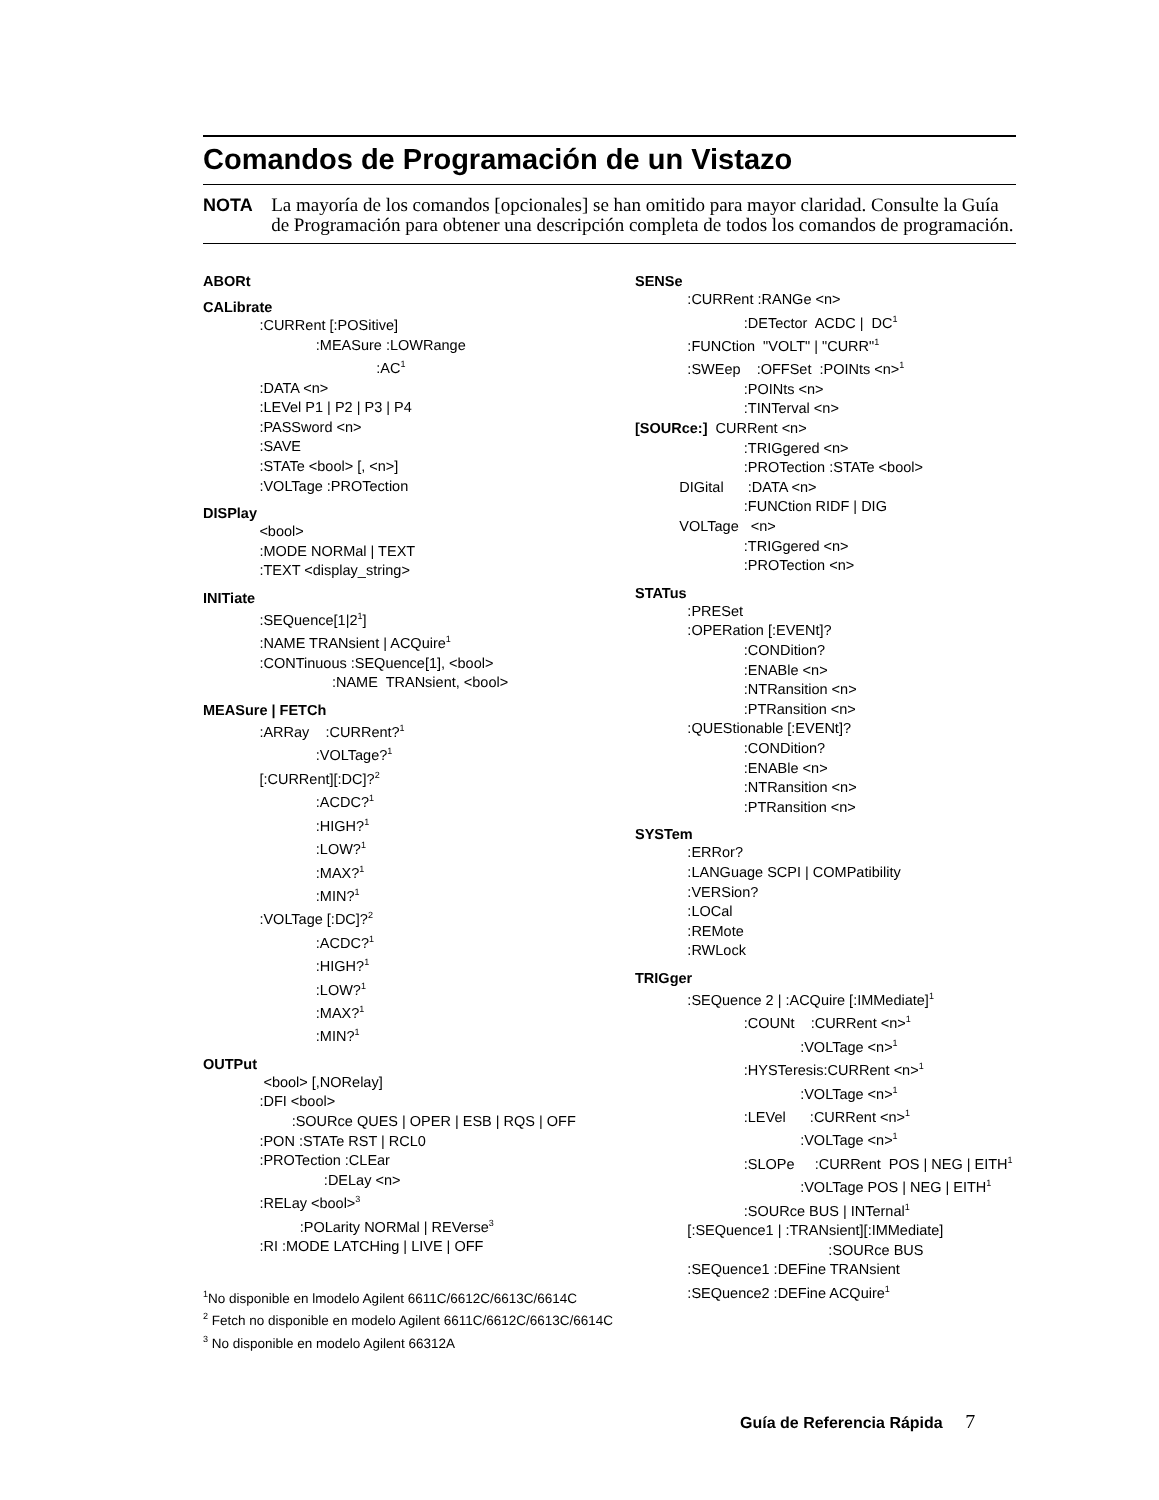Comandos de Programación de un Vistazo
NOTA
La mayoría de los comandos [opcionales] se han omitido para mayor claridad. Consulte la Guía de Programación para obtener una descripción completa de todos los comandos de programación.
ABORt
CALibrate
:CURRent [:POSitive] :MEASure :LOWRange :AC<sup>1</sup> :DATA <n> :LEVel P1 | P2 | P3 | P4 :PASSword <n> :SAVE :STATe <bool> [, <n>] :VOLTage :PROTection
DISPlay
<bool> :MODE NORMal | TEXT :TEXT <display_string>
INITiate
:SEQuence[1|2<sup>1</sup>] :NAME TRANsient | ACQuire<sup>1</sup> :CONTinuous :SEQuence[1], <bool> :NAME TRANsient, <bool>
MEASure | FETCh
:ARRay :CURRent?<sup>1</sup> :VOLTage?<sup>1</sup> [:CURRent][:DC]?<sup>2</sup> :ACDC?<sup>1</sup> :HIGH?<sup>1</sup> :LOW?<sup>1</sup> :MAX?<sup>1</sup> :MIN?<sup>1</sup> :VOLTage [:DC]?<sup>2</sup> :ACDC?<sup>1</sup> :HIGH?<sup>1</sup> :LOW?<sup>1</sup> :MAX?<sup>1</sup> :MIN?<sup>1</sup>
OUTPut
<bool> [,NORelay] :DFI <bool> :SOURce QUES | OPER | ESB | RQS | OFF :PON :STATe RST | RCL0 :PROTection :CLEar :DELay <n> :RELay <bool><sup>3</sup> :POLarity NORMal | REVerse<sup>3</sup> :RI :MODE LATCHing | LIVE | OFF
<sup>1</sup> No disponible en lmodelo Agilent 6611C/6612C/6613C/6614C
<sup>2</sup> Fetch no disponible en modelo Agilent 6611C/6612C/6613C/6614C
<sup>3</sup> No disponible en modelo Agilent 66312A
SENSe
:CURRent :RANGe <n> :DETector ACDC | DC<sup>1</sup> :FUNCtion "VOLT" | "CURR"<sup>1</sup> :SWEep :OFFSet :POINts <n><sup>1</sup> :POINts <n> :TINTerval <n>
[SOURce:] CURRent <n> :TRIGgered <n> :PROTection :STATe <bool> DIGital :DATA <n> :FUNCtion RIDF | DIG VOLTage <n> :TRIGgered <n> :PROTection <n>
STATus
:PRESet :OPERation [:EVENt]? :CONDition? :ENABle <n> :NTRansition <n> :PTRansition <n> :QUEStionable [:EVENt]? :CONDition? :ENABle <n> :NTRansition <n> :PTRansition <n>
SYSTem
:ERRor? :LANGuage SCPI | COMPatibility :VERSion? :LOCal :REMote :RWLock
TRIGger
:SEQuence 2 | :ACQuire [:IMMediate]<sup>1</sup> :COUNt :CURRent <n><sup>1</sup> :VOLTage <n><sup>1</sup> :HYSTeresis:CURRent <n><sup>1</sup> :VOLTage <n><sup>1</sup> :LEVel :CURRent <n><sup>1</sup> :VOLTage <n><sup>1</sup> :SLOPe :CURRent POS | NEG | EITH<sup>1</sup> :VOLTage POS | NEG | EITH<sup>1</sup> :SOURce BUS | INTernal<sup>1</sup> [:SEQuence1 | :TRANsient][:IMMediate] :SOURce BUS :SEQuence1 :DEFine TRANsient :SEQuence2 :DEFine ACQuire<sup>1</sup>
Guía de Referencia Rápida 7